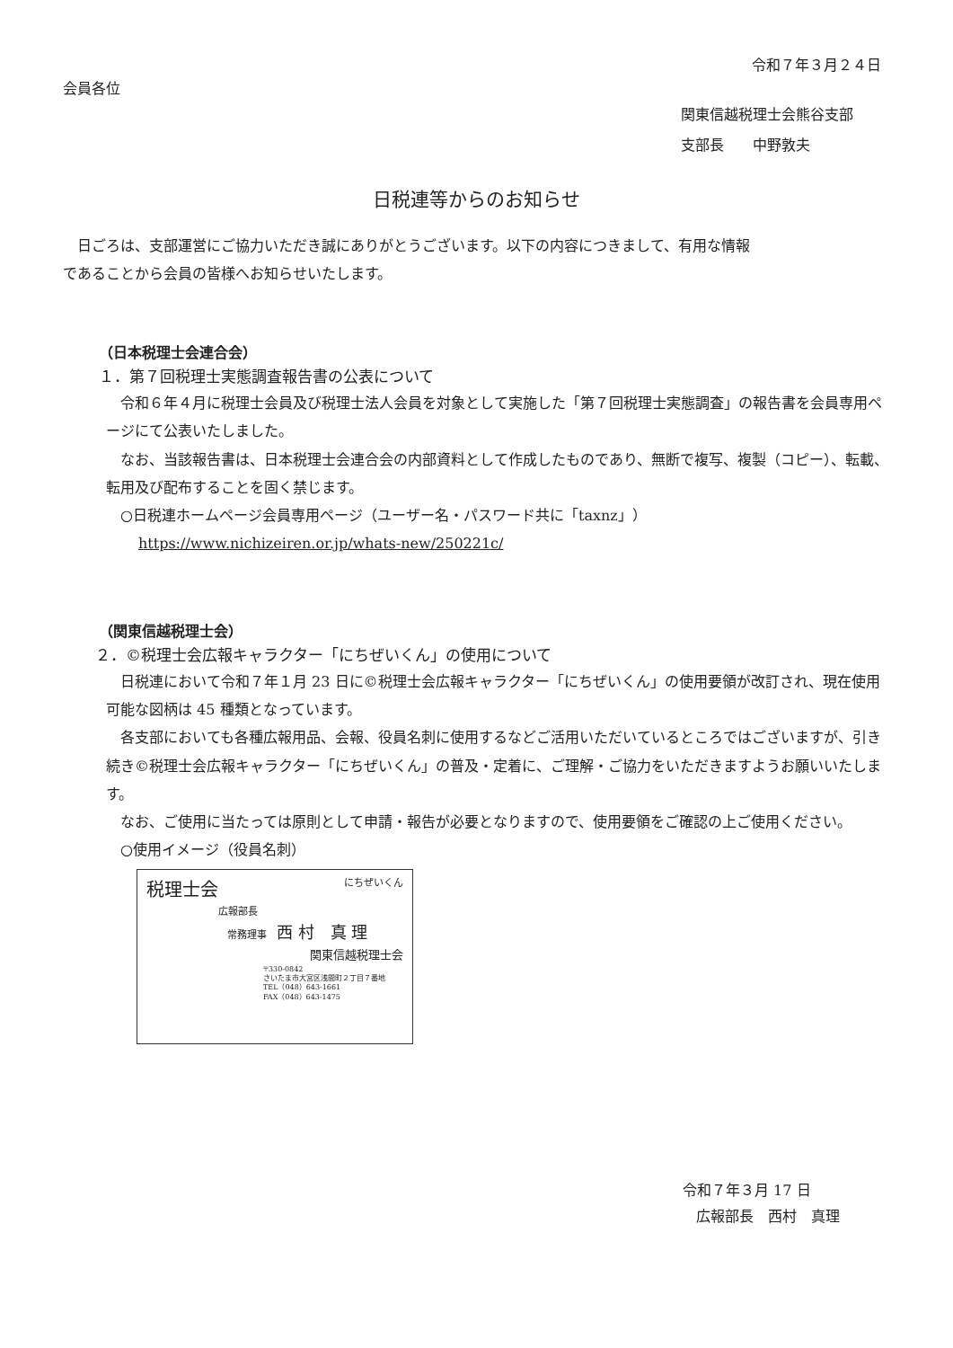令和７年３月２４日
会員各位
関東信越税理士会熊谷支部
支部長　　中野敦夫
日税連等からのお知らせ
日ごろは、支部運営にご協力いただき誠にありがとうございます。以下の内容につきまして、有用な情報であることから会員の皆様へお知らせいたします。
（日本税理士会連合会）
１．第７回税理士実態調査報告書の公表について
令和６年４月に税理士会員及び税理士法人会員を対象として実施した「第７回税理士実態調査」の報告書を会員専用ページにて公表いたしました。
なお、当該報告書は、日本税理士会連合会の内部資料として作成したものであり、無断で複写、複製（コピー）、転載、転用及び配布することを固く禁じます。
○日税連ホームページ会員専用ページ（ユーザー名・パスワード共に「taxnz」）
https://www.nichizeiren.or.jp/whats-new/250221c/
（関東信越税理士会）
２．©税理士会広報キャラクター「にちぜいくん」の使用について
日税連において令和７年１月 23 日に©税理士会広報キャラクター「にちぜいくん」の使用要領が改訂され、現在使用可能な図柄は 45 種類となっています。
各支部においても各種広報用品、会報、役員名刺に使用するなどご活用いただいているところではございますが、引き続き©税理士会広報キャラクター「にちぜいくん」の普及・定着に、ご理解・ご協力をいただきますようお願いいたします。
なお、ご使用に当たっては原則として申請・報告が必要となりますので、使用要領をご確認の上ご使用ください。
○使用イメージ（役員名刺）
税理士会 にちぜいくん
広報部長
常務理事　西 村　真 理
関東信越税理士会
〒330-0842
さいたま市大宮区浅間町２丁目７番地
TEL（048）643-1661
FAX（048）643-1475
令和７年３月 17 日
広報部長　西村　真理